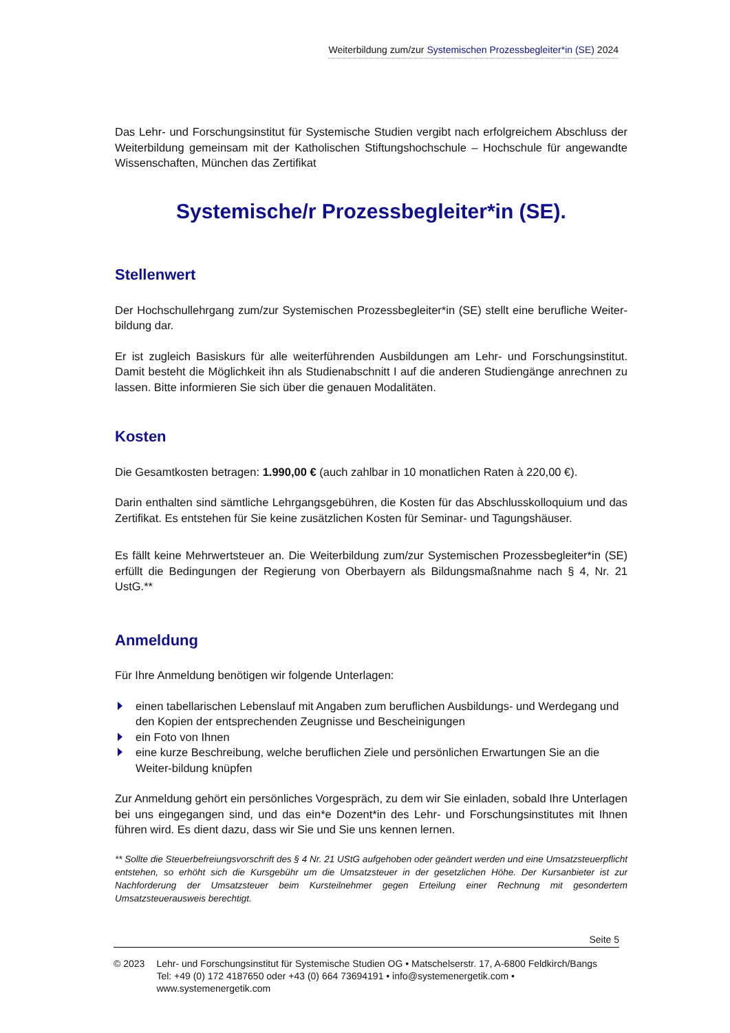Weiterbildung zum/zur Systemischen Prozessbegleiter*in (SE) 2024
Das Lehr- und Forschungsinstitut für Systemische Studien vergibt nach erfolgreichem Abschluss der Weiterbildung gemeinsam mit der Katholischen Stiftungshochschule – Hochschule für angewandte Wissenschaften, München das Zertifikat
Systemische/r Prozessbegleiter*in (SE).
Stellenwert
Der Hochschullehrgang zum/zur Systemischen Prozessbegleiter*in (SE) stellt eine berufliche Weiter-bildung dar.
Er ist zugleich Basiskurs für alle weiterführenden Ausbildungen am Lehr- und Forschungsinstitut. Damit besteht die Möglichkeit ihn als Studienabschnitt I auf die anderen Studiengänge anrechnen zu lassen. Bitte informieren Sie sich über die genauen Modalitäten.
Kosten
Die Gesamtkosten betragen: 1.990,00 € (auch zahlbar in 10 monatlichen Raten à 220,00 €).
Darin enthalten sind sämtliche Lehrgangsgebühren, die Kosten für das Abschlusskolloquium und das Zertifikat. Es entstehen für Sie keine zusätzlichen Kosten für Seminar- und Tagungshäuser.
Es fällt keine Mehrwertsteuer an. Die Weiterbildung zum/zur Systemischen Prozessbegleiter*in (SE) erfüllt die Bedingungen der Regierung von Oberbayern als Bildungsmaßnahme nach § 4, Nr. 21 UstG.**
Anmeldung
Für Ihre Anmeldung benötigen wir folgende Unterlagen:
einen tabellarischen Lebenslauf mit Angaben zum beruflichen Ausbildungs- und Werdegang und den Kopien der entsprechenden Zeugnisse und Bescheinigungen
ein Foto von Ihnen
eine kurze Beschreibung, welche beruflichen Ziele und persönlichen Erwartungen Sie an die Weiter-bildung knüpfen
Zur Anmeldung gehört ein persönliches Vorgespräch, zu dem wir Sie einladen, sobald Ihre Unterlagen bei uns eingegangen sind, und das ein*e Dozent*in des Lehr- und Forschungsinstitutes mit Ihnen führen wird. Es dient dazu, dass wir Sie und Sie uns kennen lernen.
** Sollte die Steuerbefreiungsvorschrift des § 4 Nr. 21 UStG aufgehoben oder geändert werden und eine Umsatzsteuerpflicht entstehen, so erhöht sich die Kursgebühr um die Umsatzsteuer in der gesetzlichen Höhe. Der Kursanbieter ist zur Nachforderung der Umsatzsteuer beim Kursteilnehmer gegen Erteilung einer Rechnung mit gesondertem Umsatzsteuerausweis berechtigt.
Seite 5
© 2023 Lehr- und Forschungsinstitut für Systemische Studien OG • Matschelserstr. 17, A-6800 Feldkirch/Bangs
Tel: +49 (0) 172 4187650 oder +43 (0) 664 73694191 • info@systemenergetik.com • www.systemenergetik.com